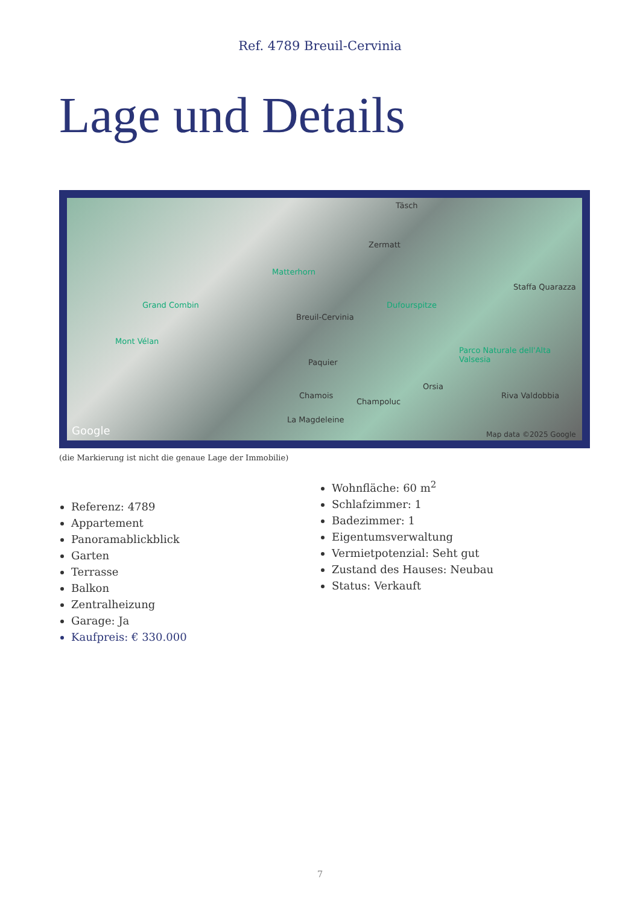Ref. 4789 Breuil-Cervinia
Lage und Details
Täsch
Zermatt
Matterhorn
Grand Combin Dufourspitze
Staffa Quarazza
Breuil-Cervinia
Mont Vélan
Paquier
Parco Naturale dell'Alta Valsesia
Orsia
Chamois
Champoluc
Riva Valdobbia
La Magdeleine
Google Map data ©2025 Google
(die Markierung ist nicht die genaue Lage der Immobilie)
Referenz: 4789
Appartement
Panoramablickblick
Garten
Terrasse
Balkon
Zentralheizung
Garage: Ja
Kaufpreis: € 330.000
Wohnfläche: 60 m<sup>2</sup>
Schlafzimmer: 1
Badezimmer: 1
Eigentumsverwaltung
Vermietpotenzial: Seht gut
Zustand des Hauses: Neubau
Status: Verkauft
7